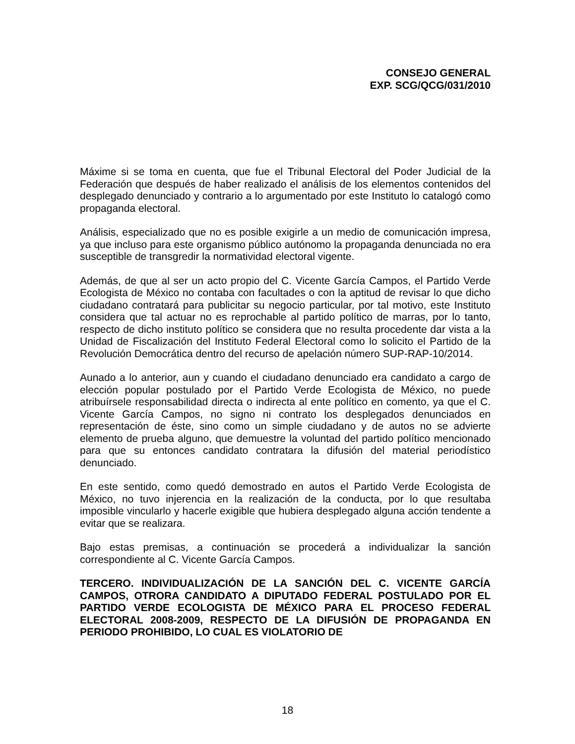CONSEJO GENERAL
EXP. SCG/QCG/031/2010
Máxime si se toma en cuenta, que fue el Tribunal Electoral del Poder Judicial de la Federación que después de haber realizado el análisis de los elementos contenidos del desplegado denunciado y contrario a lo argumentado por este Instituto lo catalogó como propaganda electoral.
Análisis, especializado que no es posible exigirle a un medio de comunicación impresa, ya que incluso para este organismo público autónomo la propaganda denunciada no era susceptible de transgredir la normatividad electoral vigente.
Además, de que al ser un acto propio del C. Vicente García Campos, el Partido Verde Ecologista de México no contaba con facultades o con la aptitud de revisar lo que dicho ciudadano contratará para publicitar su negocio particular, por tal motivo, este Instituto considera que tal actuar no es reprochable al partido político de marras, por lo tanto, respecto de dicho instituto político se considera que no resulta procedente dar vista a la Unidad de Fiscalización del Instituto Federal Electoral como lo solicito el Partido de la Revolución Democrática dentro del recurso de apelación número SUP-RAP-10/2014.
Aunado a lo anterior, aun y cuando el ciudadano denunciado era candidato a cargo de elección popular postulado por el Partido Verde Ecologista de México, no puede atribuírsele responsabilidad directa o indirecta al ente político en comento, ya que el C. Vicente García Campos, no signo ni contrato los desplegados denunciados en representación de éste, sino como un simple ciudadano y de autos no se advierte elemento de prueba alguno, que demuestre la voluntad del partido político mencionado para que su entonces candidato contratara la difusión del material periodístico denunciado.
En este sentido, como quedó demostrado en autos el Partido Verde Ecologista de México, no tuvo injerencia en la realización de la conducta, por lo que resultaba imposible vincularlo y hacerle exigible que hubiera desplegado alguna acción tendente a evitar que se realizara.
Bajo estas premisas, a continuación se procederá a individualizar la sanción correspondiente al C. Vicente García Campos.
TERCERO. INDIVIDUALIZACIÓN DE LA SANCIÓN DEL C. VICENTE GARCÍA CAMPOS, OTRORA CANDIDATO A DIPUTADO FEDERAL POSTULADO POR EL PARTIDO VERDE ECOLOGISTA DE MÉXICO PARA EL PROCESO FEDERAL ELECTORAL 2008-2009, RESPECTO DE LA DIFUSIÓN DE PROPAGANDA EN PERIODO PROHIBIDO, LO CUAL ES VIOLATORIO DE
18